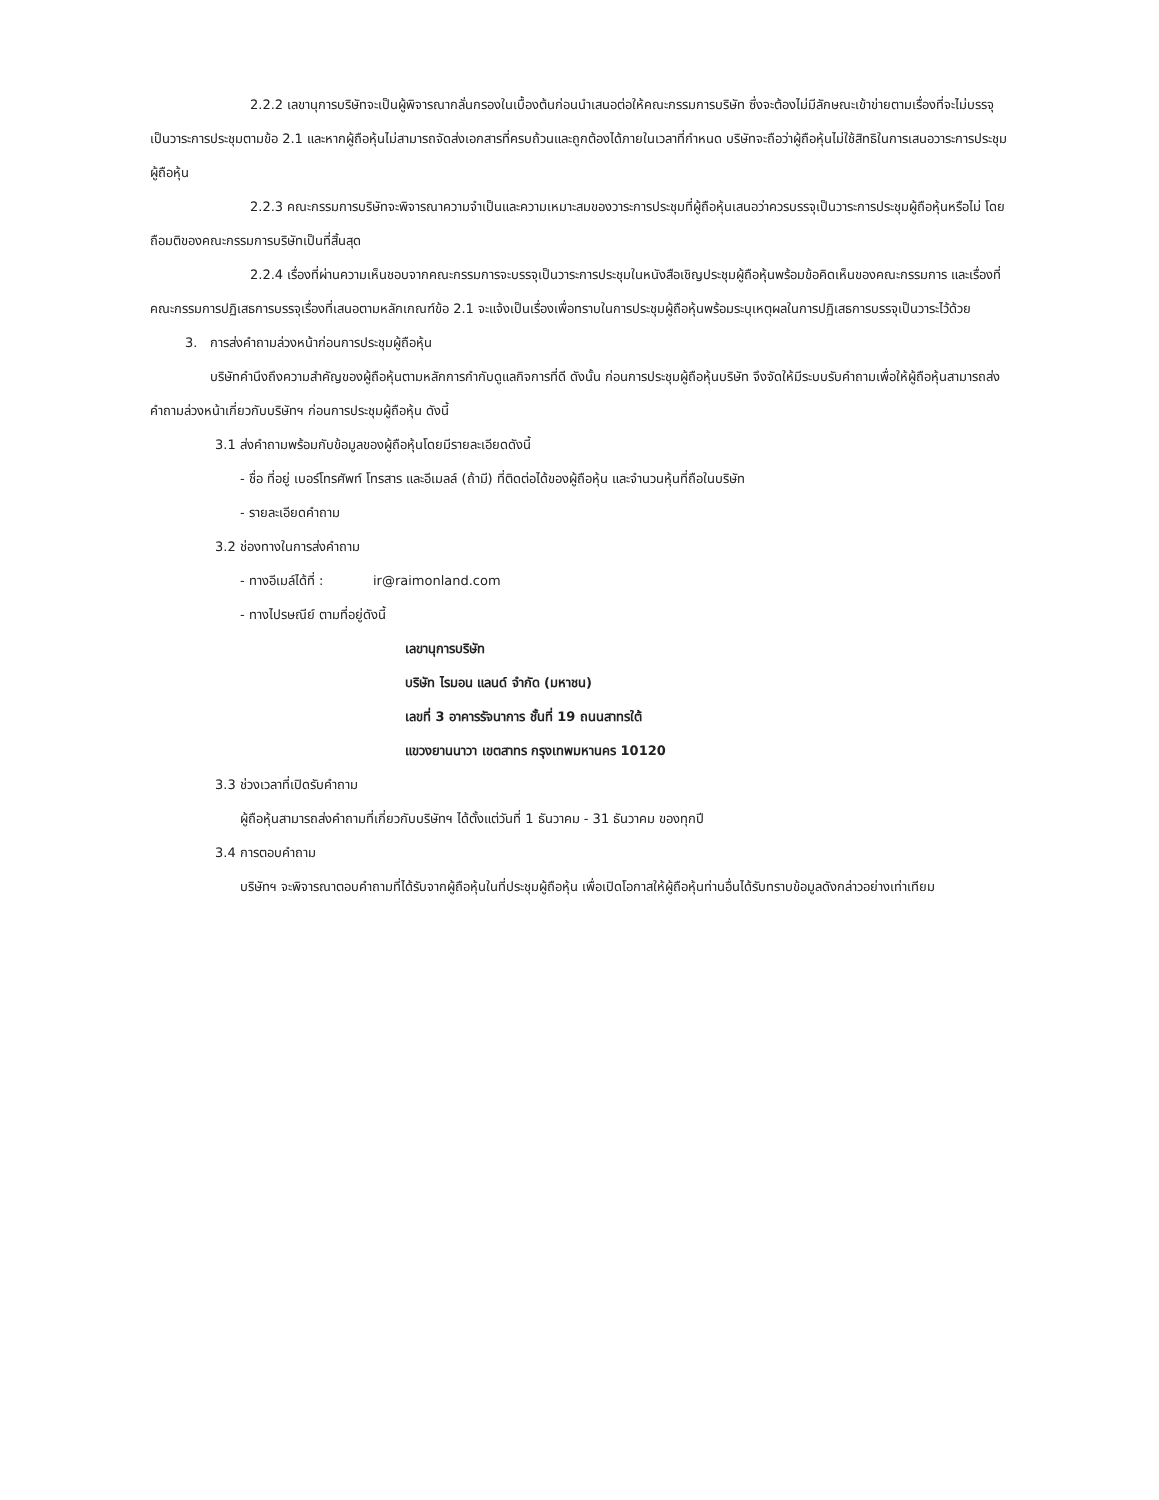2.2.2 เลขานุการบริษัทจะเป็นผู้พิจารณากลั่นกรองในเบื้องต้นก่อนนำเสนอต่อให้คณะกรรมการบริษัท ซึ่งจะต้องไม่มีลักษณะเข้าข่ายตามเรื่องที่จะไม่บรรจุเป็นวาระการประชุมตามข้อ 2.1 และหากผู้ถือหุ้นไม่สามารถจัดส่งเอกสารที่ครบถ้วนและถูกต้องได้ภายในเวลาที่กำหนด บริษัทจะถือว่าผู้ถือหุ้นไม่ใช้สิทธิในการเสนอวาระการประชุมผู้ถือหุ้น
2.2.3 คณะกรรมการบริษัทจะพิจารณาความจำเป็นและความเหมาะสมของวาระการประชุมที่ผู้ถือหุ้นเสนอว่าควรบรรจุเป็นวาระการประชุมผู้ถือหุ้นหรือไม่ โดยถือมติของคณะกรรมการบริษัทเป็นที่สิ้นสุด
2.2.4 เรื่องที่ผ่านความเห็นชอบจากคณะกรรมการจะบรรจุเป็นวาระการประชุมในหนังสือเชิญประชุมผู้ถือหุ้นพร้อมข้อคิดเห็นของคณะกรรมการ และเรื่องที่คณะกรรมการปฏิเสธการบรรจุเรื่องที่เสนอตามหลักเกณฑ์ข้อ 2.1 จะแจ้งเป็นเรื่องเพื่อทราบในการประชุมผู้ถือหุ้นพร้อมระบุเหตุผลในการปฏิเสธการบรรจุเป็นวาระไว้ด้วย
3. การส่งคำถามล่วงหน้าก่อนการประชุมผู้ถือหุ้น
บริษัทคำนึงถึงความสำคัญของผู้ถือหุ้นตามหลักการกำกับดูแลกิจการที่ดี ดังนั้น ก่อนการประชุมผู้ถือหุ้นบริษัท จึงจัดให้มีระบบรับคำถามเพื่อให้ผู้ถือหุ้นสามารถส่งคำถามล่วงหน้าเกี่ยวกับบริษัทฯ ก่อนการประชุมผู้ถือหุ้น ดังนี้
3.1 ส่งคำถามพร้อมกับข้อมูลของผู้ถือหุ้นโดยมีรายละเอียดดังนี้
- ชื่อ ที่อยู่ เบอร์โทรศัพท์ โทรสาร และอีเมลล์ (ถ้ามี) ที่ติดต่อได้ของผู้ถือหุ้น และจำนวนหุ้นที่ถือในบริษัท
- รายละเอียดคำถาม
3.2 ช่องทางในการส่งคำถาม
- ทางอีเมล์ได้ที่ : ir@raimonland.com
- ทางไปรษณีย์ ตามที่อยู่ดังนี้
เลขานุการบริษัท
บริษัท ไรมอน แลนด์ จำกัด (มหาชน)
เลขที่ 3 อาคารรัจนาการ ชั้นที่ 19 ถนนสาทรใต้
แขวงยานนาวา เขตสาทร กรุงเทพมหานคร 10120
3.3 ช่วงเวลาที่เปิดรับคำถาม
ผู้ถือหุ้นสามารถส่งคำถามที่เกี่ยวกับบริษัทฯ ได้ตั้งแต่วันที่ 1 ธันวาคม - 31 ธันวาคม ของทุกปี
3.4 การตอบคำถาม
บริษัทฯ จะพิจารณาตอบคำถามที่ได้รับจากผู้ถือหุ้นในที่ประชุมผู้ถือหุ้น เพื่อเปิดโอกาสให้ผู้ถือหุ้นท่านอื่นได้รับทราบข้อมูลดังกล่าวอย่างเท่าเทียม